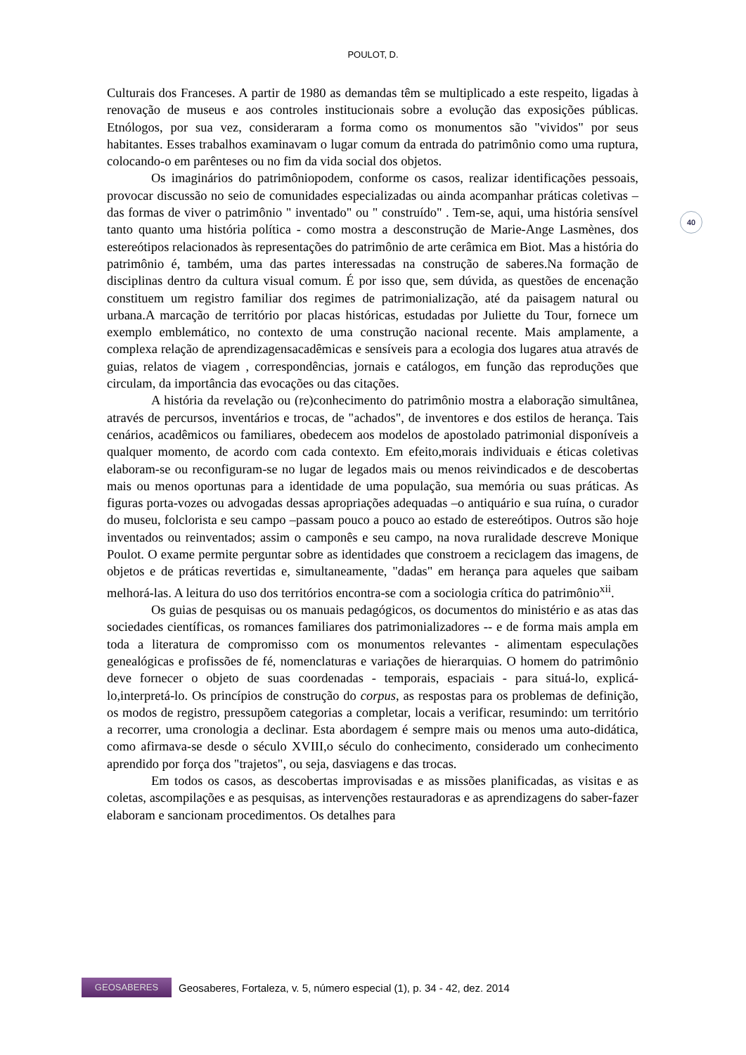POULOT, D.
40
Culturais dos Franceses. A partir de 1980 as demandas têm se multiplicado a este respeito, ligadas à renovação de museus e aos controles institucionais sobre a evolução das exposições públicas. Etnólogos, por sua vez, consideraram a forma como os monumentos são "vividos" por seus habitantes. Esses trabalhos examinavam o lugar comum da entrada do patrimônio como uma ruptura, colocando-o em parênteses ou no fim da vida social dos objetos.
Os imaginários do patrimôniopodem, conforme os casos, realizar identificações pessoais, provocar discussão no seio de comunidades especializadas ou ainda acompanhar práticas coletivas –das formas de viver o patrimônio " inventado" ou " construído" . Tem-se, aqui, uma história sensível tanto quanto uma história política - como mostra a desconstrução de Marie-Ange Lasmènes, dos estereótipos relacionados às representações do patrimônio de arte cerâmica em Biot. Mas a história do patrimônio é, também, uma das partes interessadas na construção de saberes.Na formação de disciplinas dentro da cultura visual comum. É por isso que, sem dúvida, as questões de encenação constituem um registro familiar dos regimes de patrimonialização, até da paisagem natural ou urbana.A marcação de território por placas históricas, estudadas por Juliette du Tour, fornece um exemplo emblemático, no contexto de uma construção nacional recente. Mais amplamente, a complexa relação de aprendizagensacadêmicas e sensíveis para a ecologia dos lugares atua através de guias, relatos de viagem , correspondências, jornais e catálogos, em função das reproduções que circulam, da importância das evocações ou das citações.
A história da revelação ou (re)conhecimento do patrimônio mostra a elaboração simultânea, através de percursos, inventários e trocas, de "achados", de inventores e dos estilos de herança. Tais cenários, acadêmicos ou familiares, obedecem aos modelos de apostolado patrimonial disponíveis a qualquer momento, de acordo com cada contexto. Em efeito,morais individuais e éticas coletivas elaboram-se ou reconfiguram-se no lugar de legados mais ou menos reivindicados e de descobertas mais ou menos oportunas para a identidade de uma população, sua memória ou suas práticas. As figuras porta-vozes ou advogadas dessas apropriações adequadas –o antiquário e sua ruína, o curador do museu, folclorista e seu campo –passam pouco a pouco ao estado de estereótipos. Outros são hoje inventados ou reinventados; assim o camponês e seu campo, na nova ruralidade descreve Monique Poulot. O exame permite perguntar sobre as identidades que constroem a reciclagem das imagens, de objetos e de práticas revertidas e, simultaneamente, "dadas" em herança para aqueles que saibam melhorá-las. A leitura do uso dos territórios encontra-se com a sociologia crítica do patrimônio<sup>xii</sup>.
Os guias de pesquisas ou os manuais pedagógicos, os documentos do ministério e as atas das sociedades científicas, os romances familiares dos patrimonializadores -- e de forma mais ampla em toda a literatura de compromisso com os monumentos relevantes - alimentam especulações genealógicas e profissões de fé, nomenclaturas e variações de hierarquias. O homem do patrimônio deve fornecer o objeto de suas coordenadas - temporais, espaciais - para situá-lo, explicá-lo,interpretá-lo. Os princípios de construção do corpus, as respostas para os problemas de definição, os modos de registro, pressupõem categorias a completar, locais a verificar, resumindo: um território a recorrer, uma cronologia a declinar. Esta abordagem é sempre mais ou menos uma auto-didática, como afirmava-se desde o século XVIII,o século do conhecimento, considerado um conhecimento aprendido por força dos "trajetos", ou seja, dasviagens e das trocas.
Em todos os casos, as descobertas improvisadas e as missões planificadas, as visitas e as coletas, ascompilações e as pesquisas, as intervenções restauradoras e as aprendizagens do saber-fazer elaboram e sancionam procedimentos. Os detalhes para
GEOSABERES
Geosaberes, Fortaleza, v. 5, número especial (1), p. 34 - 42, dez. 2014